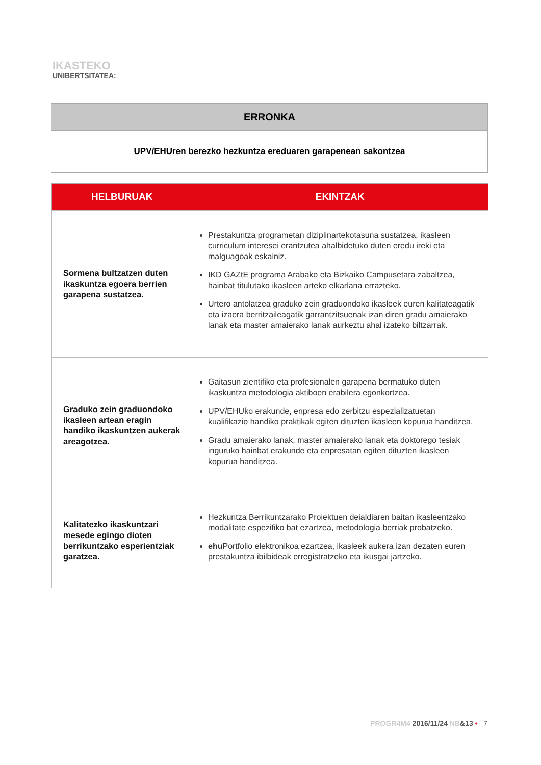IKASTEKO
UNIBERTSITATEA:
| ERRONKA |
| --- |
| UPV/EHUren berezko hezkuntza ereduaren garapenean sakontzea |
| HELBURUAK | EKINTZAK |
| --- | --- |
| Sormena bultzatzen duten ikaskuntza egoera berrien garapena sustatzea. | Prestakuntza programetan diziplinartekotasuna sustatzea, ikasleen curriculum interesei erantzutea ahalbidetuko duten eredu ireki eta malguagoak eskainiz. IKD GAZtE programa Arabako eta Bizkaiko Campusetara zabaltzea, hainbat titulutako ikasleen arteko elkarlana errazteko. Urtero antolatzea graduko zein graduondoko ikasleek euren kalitateagatik eta izaera berritzaileagatik garrantzitsuenak izan diren gradu amaierako lanak eta master amaierako lanak aurkeztu ahal izateko biltzarrak. |
| Graduko zein graduondoko ikasleen artean eragin handiko ikaskuntzen aukerak areagotzea. | Gaitasun zientifiko eta profesionalen garapena bermatuko duten ikaskuntza metodologia aktiboen erabilera egonkortzea. UPV/EHUko erakunde, enpresa edo zerbitzu espezializatuetan kualifikazio handiko praktikak egiten dituzten ikasleen kopurua handitzea. Gradu amaierako lanak, master amaierako lanak eta doktorego tesiak inguruko hainbat erakunde eta enpresatan egiten dituzten ikasleen kopurua handitzea. |
| Kalitatezko ikaskuntzari mesede egingo dioten berrikuntzako esperientziak garatzea. | Hezkuntza Berrikuntzarako Proiektuen deialdiaren baitan ikasleentzako modalitate espezifiko bat ezartzea, metodologia berriak probatzeko. ehu Portfolio elektronikoa ezartzea, ikasleek aukera izan dezaten euren prestakuntza ibilbideak erregistratzeko eta ikusgai jartzeko. |
PROGR4M4 2016/11/24 NB&13 • 7